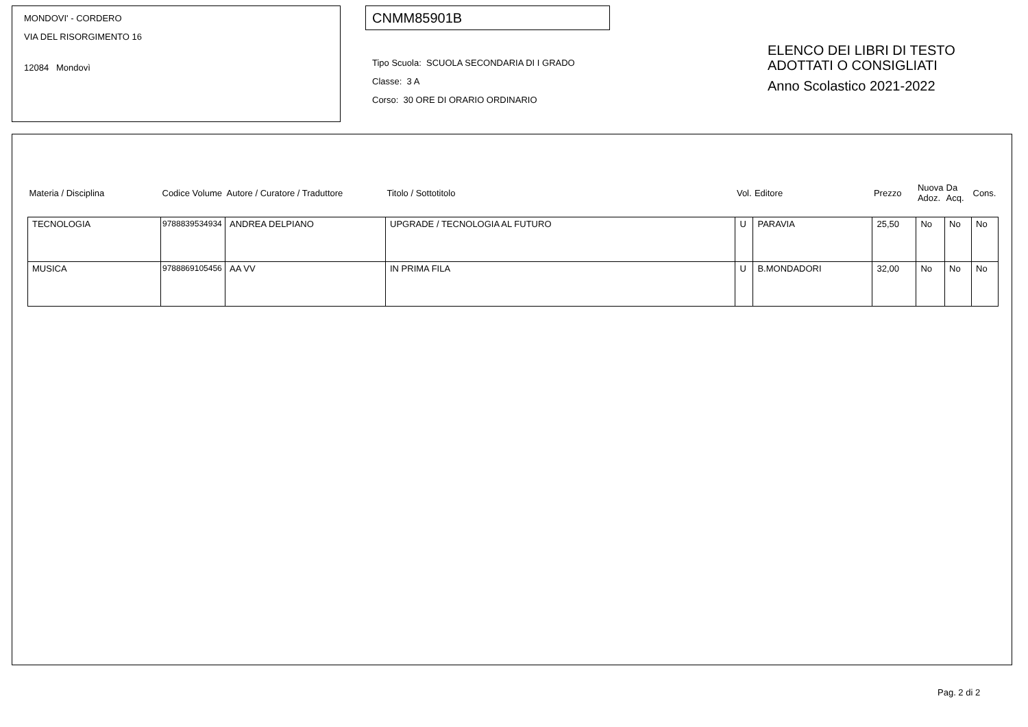MONDOVI' - CORDERO
VIA DEL RISORGIMENTO 16
12084 Mondovì
CNMM85901B
Tipo Scuola: SCUOLA SECONDARIA DI I GRADO
Classe: 3 A
Corso: 30 ORE DI ORARIO ORDINARIO
ELENCO DEI LIBRI DI TESTO
ADOTTATI O CONSIGLIATI
Anno Scolastico 2021-2022
| Materia / Disciplina | Codice Volume | Autore / Curatore / Traduttore | Titolo / Sottotitolo | Vol. | Editore | Prezzo | Nuova Adoz. | Da Acq. | Cons. |
| --- | --- | --- | --- | --- | --- | --- | --- | --- | --- |
| TECNOLOGIA | 9788839534934 | ANDREA DELPIANO | UPGRADE / TECNOLOGIA AL FUTURO | U | PARAVIA | 25,50 | No | No | No |
| MUSICA | 9788869105456 | AA VV | IN PRIMA FILA | U | B.MONDADORI | 32,00 | No | No | No |
Pag. 2 di 2